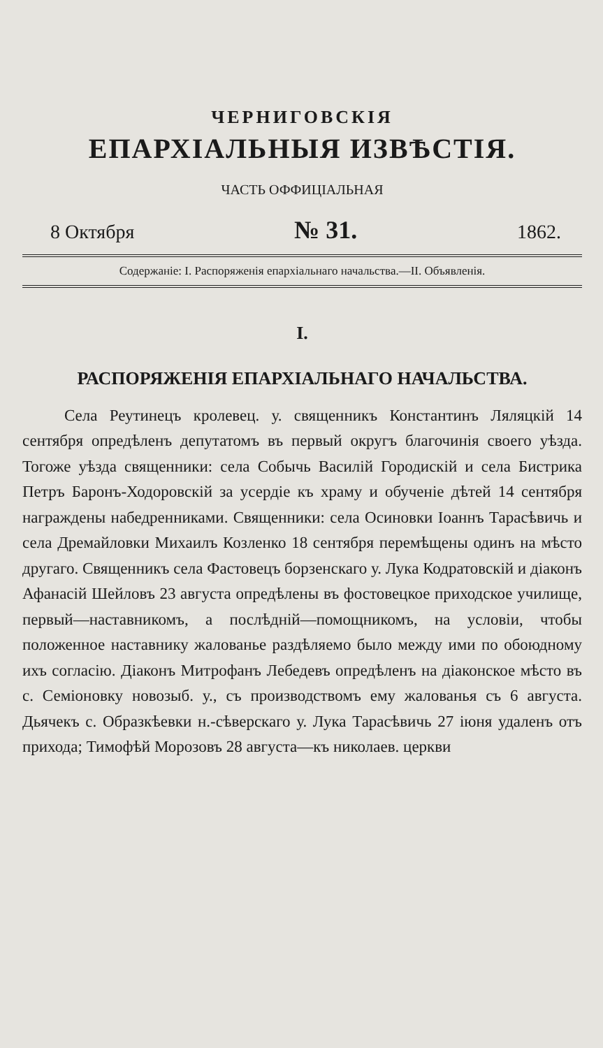ЧЕРНИГОВСКІЯ
ЕПАРХІАЛЬНЫЯ ИЗВѢСТІЯ.
ЧАСТЬ ОФФИЦІАЛЬНАЯ
8 Октября № 31. 1862.
Содержаніе: I. Распоряженія епархіальнаго начальства.—II. Объявленія.
I.
РАСПОРЯЖЕНІЯ ЕПАРХІАЛЬНАГО НАЧАЛЬСТВА.
Села Реутинецъ кролевец. у. священникъ Константинъ Ляляцкій 14 сентября опредѣленъ депутатомъ въ первый округъ благочинія своего уѣзда. Тогоже уѣзда священники: села Собычь Василій Городискій и села Бистрика Петръ Баронъ-Ходоровскій за усердіе къ храму и обученіе дѣтей 14 сентября награждены набедренниками. Священники: села Осиновки Іоаннъ Тарасѣвичь и села Дремайловки Михаилъ Козленко 18 сентября перемѣщены одинъ на мѣсто другаго. Священникъ села Фастовецъ борзенскаго у. Лука Кодратовскій и діаконъ Афанасій Шейловъ 23 августа опредѣлены въ фостовецкое приходское училище, первый—наставникомъ, а послѣдній—помощникомъ, на условіи, чтобы положенное наставнику жалованье раздѣляемо было между ими по обоюдному ихъ согласію. Діаконъ Митрофанъ Лебедевъ опредѣленъ на діаконское мѣсто въ с. Семіоновку новозыб. у., съ производствомъ ему жалованья съ 6 августа. Дьячекъ с. Образкѣевки н.-сѣверскаго у. Лука Тарасѣвичь 27 іюня удаленъ отъ прихода; Тимофѣй Морозовъ 28 августа—къ николаев. церкви